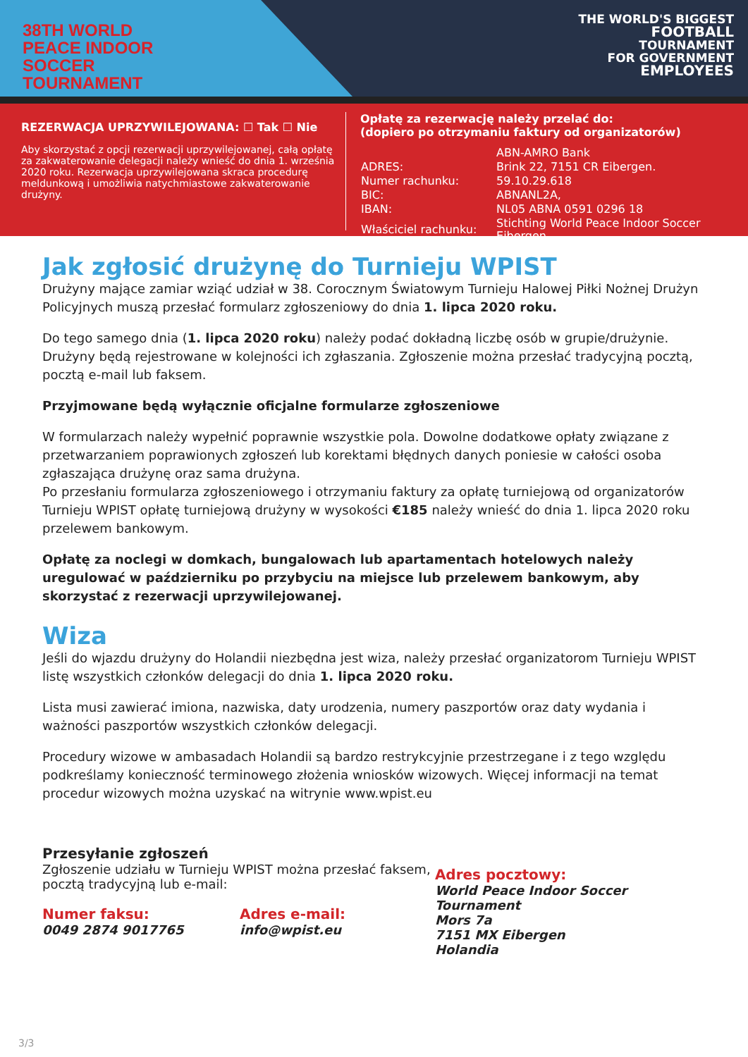38TH WORLD
PEACE INDOOR
SOCCER TOURNAMENT
THE WORLD'S BIGGEST
FOOTBALL
TOURNAMENT
FOR GOVERNMENT
EMPLOYEES
REZERWACJA UPRZYWILEJOWANA: ☐ Tak ☐ Nie
Aby skorzystać z opcji rezerwacji uprzywilejowanej, całą opłatę za zakwaterowanie delegacji należy wnieść do dnia 1. września 2020 roku. Rezerwacja uprzywilejowana skraca procedurę meldunkową i umożliwia natychmiastowe zakwaterowanie drużyny.
Opłatę za rezerwację należy przelać do:
(dopiero po otrzymaniu faktury od organizatorów)
| | ABN-AMRO Bank |
| ADRES: | Brink 22, 7151 CR Eibergen. |
| Numer rachunku: | 59.10.29.618 |
| BIC: | ABNANL2A, |
| IBAN: | NL05 ABNA 0591 0296 18 |
| Właściciel rachunku: | Stichting World Peace Indoor Soccer Eibergen. |
Jak zgłosić drużynę do Turnieju WPIST
Drużyny mające zamiar wziąć udział w 38. Corocznym Światowym Turnieju Halowej Piłki Nożnej Drużyn Policyjnych muszą przesłać formularz zgłoszeniowy do dnia 1. lipca 2020 roku.
Do tego samego dnia (1. lipca 2020 roku) należy podać dokładną liczbę osób w grupie/drużynie. Drużyny będą rejestrowane w kolejności ich zgłaszania. Zgłoszenie można przesłać tradycyjną pocztą, pocztą e-mail lub faksem.
Przyjmowane będą wyłącznie oficjalne formularze zgłoszeniowe
W formularzach należy wypełnić poprawnie wszystkie pola. Dowolne dodatkowe opłaty związane z przetwarzaniem poprawionych zgłoszeń lub korektami błędnych danych poniesie w całości osoba zgłaszająca drużynę oraz sama drużyna.
Po przesłaniu formularza zgłoszeniowego i otrzymaniu faktury za opłatę turniejową od organizatorów Turnieju WPIST opłatę turniejową drużyny w wysokości €185 należy wnieść do dnia 1. lipca 2020 roku przelewem bankowym.
Opłatę za noclegi w domkach, bungalowach lub apartamentach hotelowych należy uregulować w październiku po przybyciu na miejsce lub przelewem bankowym, aby skorzystać z rezerwacji uprzywilejowanej.
Wiza
Jeśli do wjazdu drużyny do Holandii niezbędna jest wiza, należy przesłać organizatorom Turnieju WPIST listę wszystkich członków delegacji do dnia 1. lipca 2020 roku.
Lista musi zawierać imiona, nazwiska, daty urodzenia, numery paszportów oraz daty wydania i ważności paszportów wszystkich członków delegacji.
Procedury wizowe w ambasadach Holandii są bardzo restrykcyjnie przestrzegane i z tego względu podkreślamy konieczność terminowego złożenia wniosków wizowych. Więcej informacji na temat procedur wizowych można uzyskać na witrynie www.wpist.eu
Przesyłanie zgłoszeń
Zgłoszenie udziału w Turnieju WPIST można przesłać faksem, pocztą tradycyjną lub e-mail:
Numer faksu:
0049 2874 9017765
Adres e-mail:
info@wpist.eu
Adres pocztowy:
World Peace Indoor Soccer Tournament
Mors 7a
7151 MX Eibergen
Holandia
3/3